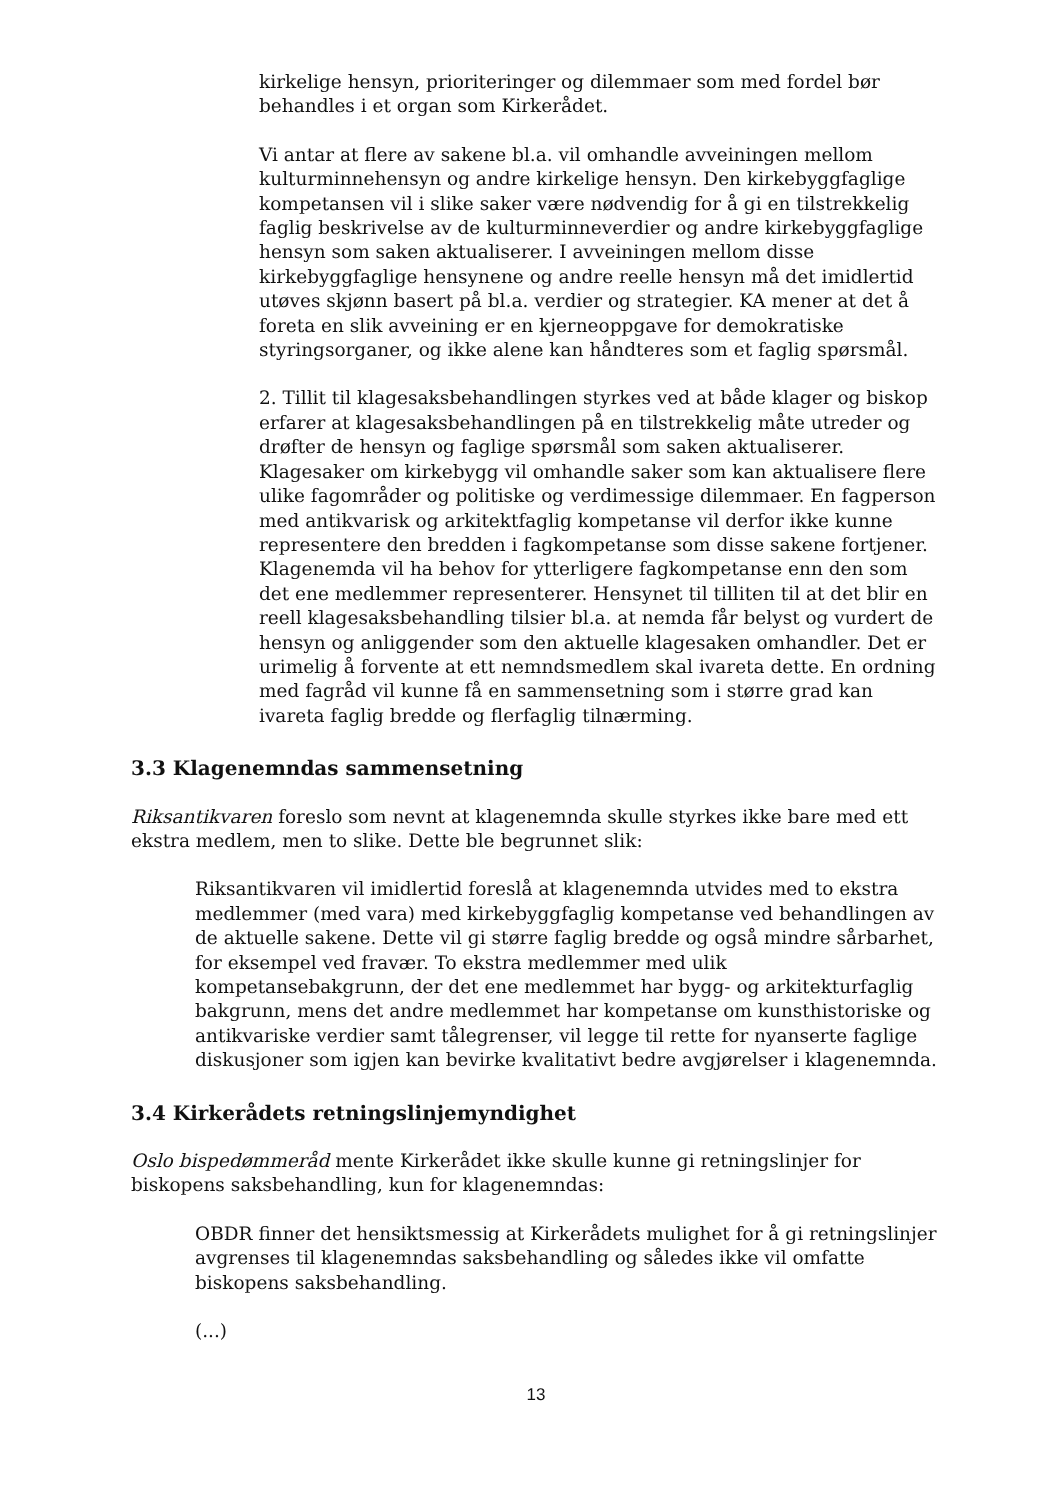kirkelige hensyn, prioriteringer og dilemmaer som med fordel bør behandles i et organ som Kirkerådet.
Vi antar at flere av sakene bl.a. vil omhandle avveiningen mellom kulturminnehensyn og andre kirkelige hensyn. Den kirkebyggfaglige kompetansen vil i slike saker være nødvendig for å gi en tilstrekkelig faglig beskrivelse av de kulturminneverdier og andre kirkebyggfaglige hensyn som saken aktualiserer. I avveiningen mellom disse kirkebyggfaglige hensynene og andre reelle hensyn må det imidlertid utøves skjønn basert på bl.a. verdier og strategier. KA mener at det å foreta en slik avveining er en kjerneoppgave for demokratiske styringsorganer, og ikke alene kan håndteres som et faglig spørsmål.
2. Tillit til klagesaksbehandlingen styrkes ved at både klager og biskop erfarer at klagesaksbehandlingen på en tilstrekkelig måte utreder og drøfter de hensyn og faglige spørsmål som saken aktualiserer. Klagesaker om kirkebygg vil omhandle saker som kan aktualisere flere ulike fagområder og politiske og verdimessige dilemmaer. En fagperson med antikvarisk og arkitektfaglig kompetanse vil derfor ikke kunne representere den bredden i fagkompetanse som disse sakene fortjener. Klagenemda vil ha behov for ytterligere fagkompetanse enn den som det ene medlemmer representerer. Hensynet til tilliten til at det blir en reell klagesaksbehandling tilsier bl.a. at nemda får belyst og vurdert de hensyn og anliggender som den aktuelle klagesaken omhandler. Det er urimelig å forvente at ett nemndsmedlem skal ivareta dette. En ordning med fagråd vil kunne få en sammensetning som i større grad kan ivareta faglig bredde og flerfaglig tilnærming.
3.3 Klagenemndas sammensetning
Riksantikvaren foreslo som nevnt at klagenemnda skulle styrkes ikke bare med ett ekstra medlem, men to slike. Dette ble begrunnet slik:
Riksantikvaren vil imidlertid foreslå at klagenemnda utvides med to ekstra medlemmer (med vara) med kirkebyggfaglig kompetanse ved behandlingen av de aktuelle sakene. Dette vil gi større faglig bredde og også mindre sårbarhet, for eksempel ved fravær. To ekstra medlemmer med ulik kompetansebakgrunn, der det ene medlemmet har bygg- og arkitekturfaglig bakgrunn, mens det andre medlemmet har kompetanse om kunsthistoriske og antikvariske verdier samt tålegrenser, vil legge til rette for nyanserte faglige diskusjoner som igjen kan bevirke kvalitativt bedre avgjørelser i klagenemnda.
3.4 Kirkerådets retningslinjemyndighet
Oslo bispedømmeråd mente Kirkerådet ikke skulle kunne gi retningslinjer for biskopens saksbehandling, kun for klagenemndas:
OBDR finner det hensiktsmessig at Kirkerådets mulighet for å gi retningslinjer avgrenses til klagenemndas saksbehandling og således ikke vil omfatte biskopens saksbehandling.
(...)
13